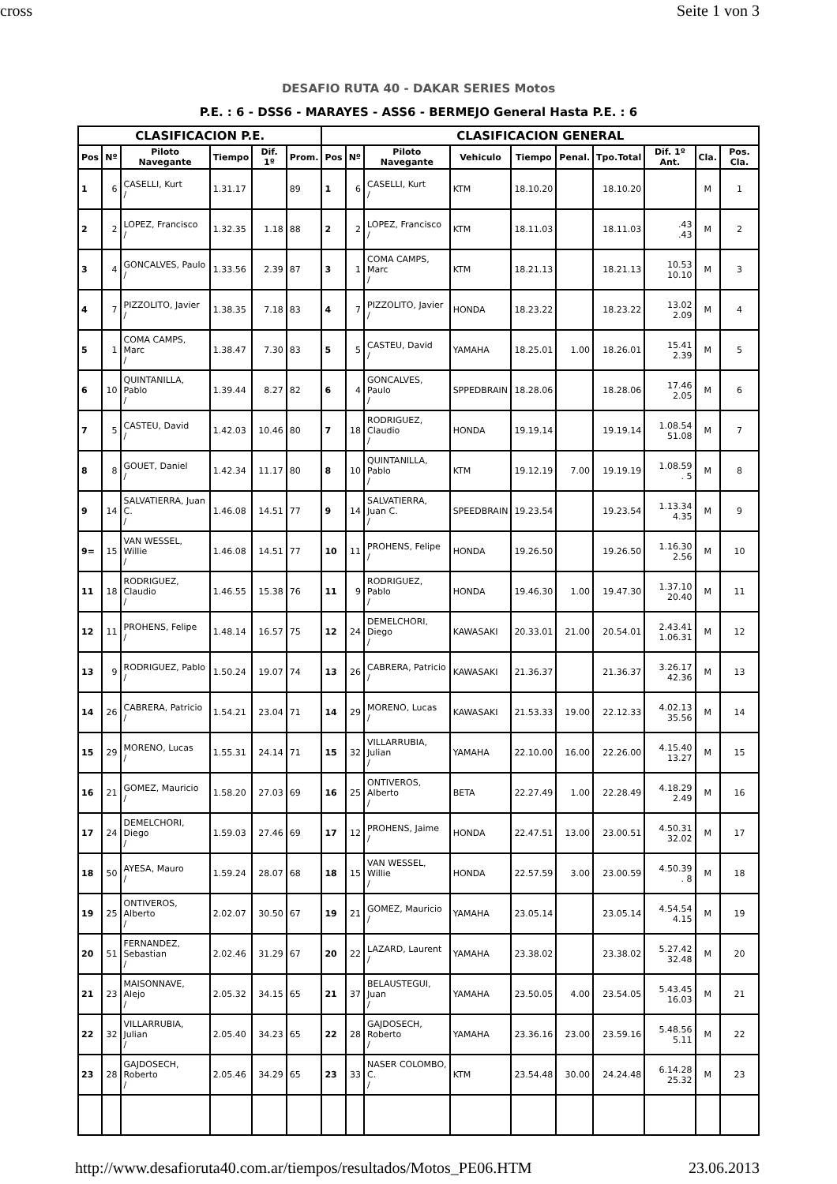cross Seite 1 von 3
DESAFIO RUTA 40 - DAKAR SERIES Motos
P.E. : 6 - DSS6 - MARAYES - ASS6 - BERMEJO General Hasta P.E. : 6
| CLASIFICACION P.E. | | | | | | CLASIFICACION GENERAL | | | | | | | | | |
| --- | --- | --- | --- | --- | --- | --- | --- | --- | --- | --- | --- | --- | --- | --- | --- |
| Pos | Nº | Piloto Navegante | Tiempo | Dif. 1º | Prom. | Pos | Nº | Piloto Navegante | Vehiculo | Tiempo | Penal. | Tpo.Total | Dif. 1º Ant. | Cla. | Pos. Cla. |
| 1 | 6 | CASELLI, Kurt / | 1.31.17 | | 89 | 1 | 6 | CASELLI, Kurt / | KTM | 18.10.20 | | 18.10.20 | | M | 1 |
| 2 | 2 | LOPEZ, Francisco / | 1.32.35 | 1.18 | 88 | 2 | 2 | LOPEZ, Francisco / | KTM | 18.11.03 | | 18.11.03 | .43 .43 | M | 2 |
| 3 | 4 | GONCALVES, Paulo / | 1.33.56 | 2.39 | 87 | 3 | 1 | COMA CAMPS, Marc / | KTM | 18.21.13 | | 18.21.13 | 10.53 10.10 | M | 3 |
| 4 | 7 | PIZZOLITO, Javier / | 1.38.35 | 7.18 | 83 | 4 | 7 | PIZZOLITO, Javier / | HONDA | 18.23.22 | | 18.23.22 | 13.02 2.09 | M | 4 |
| 5 | 1 | COMA CAMPS, Marc / | 1.38.47 | 7.30 | 83 | 5 | 5 | CASTEU, David / | YAMAHA | 18.25.01 | 1.00 | 18.26.01 | 15.41 2.39 | M | 5 |
| 6 | 10 | QUINTANILLA, Pablo / | 1.39.44 | 8.27 | 82 | 6 | 4 | GONCALVES, Paulo / | SPPEDBRAIN | 18.28.06 | | 18.28.06 | 17.46 2.05 | M | 6 |
| 7 | 5 | CASTEU, David / | 1.42.03 | 10.46 | 80 | 7 | 18 | RODRIGUEZ, Claudio / | HONDA | 19.19.14 | | 19.19.14 | 1.08.54 51.08 | M | 7 |
| 8 | 8 | GOUET, Daniel / | 1.42.34 | 11.17 | 80 | 8 | 10 | QUINTANILLA, Pablo / | KTM | 19.12.19 | 7.00 | 19.19.19 | 1.08.59 . 5 | M | 8 |
| 9 | 14 | SALVATIERRA, Juan C. / | 1.46.08 | 14.51 | 77 | 9 | 14 | SALVATIERRA, Juan C. / | SPEEDBRAIN | 19.23.54 | | 19.23.54 | 1.13.34 4.35 | M | 9 |
| 9= | 15 | VAN WESSEL, Willie / | 1.46.08 | 14.51 | 77 | 10 | 11 | PROHENS, Felipe / | HONDA | 19.26.50 | | 19.26.50 | 1.16.30 2.56 | M | 10 |
| 11 | 18 | RODRIGUEZ, Claudio / | 1.46.55 | 15.38 | 76 | 11 | 9 | RODRIGUEZ, Pablo / | HONDA | 19.46.30 | 1.00 | 19.47.30 | 1.37.10 20.40 | M | 11 |
| 12 | 11 | PROHENS, Felipe / | 1.48.14 | 16.57 | 75 | 12 | 24 | DEMELCHORI, Diego / | KAWASAKI | 20.33.01 | 21.00 | 20.54.01 | 2.43.41 1.06.31 | M | 12 |
| 13 | 9 | RODRIGUEZ, Pablo / | 1.50.24 | 19.07 | 74 | 13 | 26 | CABRERA, Patricio / | KAWASAKI | 21.36.37 | | 21.36.37 | 3.26.17 42.36 | M | 13 |
| 14 | 26 | CABRERA, Patricio / | 1.54.21 | 23.04 | 71 | 14 | 29 | MORENO, Lucas / | KAWASAKI | 21.53.33 | 19.00 | 22.12.33 | 4.02.13 35.56 | M | 14 |
| 15 | 29 | MORENO, Lucas / | 1.55.31 | 24.14 | 71 | 15 | 32 | VILLARRUBIA, Julian / | YAMAHA | 22.10.00 | 16.00 | 22.26.00 | 4.15.40 13.27 | M | 15 |
| 16 | 21 | GOMEZ, Mauricio / | 1.58.20 | 27.03 | 69 | 16 | 25 | ONTIVEROS, Alberto / | BETA | 22.27.49 | 1.00 | 22.28.49 | 4.18.29 2.49 | M | 16 |
| 17 | 24 | DEMELCHORI, Diego / | 1.59.03 | 27.46 | 69 | 17 | 12 | PROHENS, Jaime / | HONDA | 22.47.51 | 13.00 | 23.00.51 | 4.50.31 32.02 | M | 17 |
| 18 | 50 | AYESA, Mauro / | 1.59.24 | 28.07 | 68 | 18 | 15 | VAN WESSEL, Willie / | HONDA | 22.57.59 | 3.00 | 23.00.59 | 4.50.39 . 8 | M | 18 |
| 19 | 25 | ONTIVEROS, Alberto / | 2.02.07 | 30.50 | 67 | 19 | 21 | GOMEZ, Mauricio / | YAMAHA | 23.05.14 | | 23.05.14 | 4.54.54 4.15 | M | 19 |
| 20 | 51 | FERNANDEZ, Sebastian / | 2.02.46 | 31.29 | 67 | 20 | 22 | LAZARD, Laurent / | YAMAHA | 23.38.02 | | 23.38.02 | 5.27.42 32.48 | M | 20 |
| 21 | 23 | MAISONNAVE, Alejo / | 2.05.32 | 34.15 | 65 | 21 | 37 | BELAUSTEGUI, Juan / | YAMAHA | 23.50.05 | 4.00 | 23.54.05 | 5.43.45 16.03 | M | 21 |
| 22 | 32 | VILLARRUBIA, Julian / | 2.05.40 | 34.23 | 65 | 22 | 28 | GAJDOSECH, Roberto / | YAMAHA | 23.36.16 | 23.00 | 23.59.16 | 5.48.56 5.11 | M | 22 |
| 23 | 28 | GAJDOSECH, Roberto / | 2.05.46 | 34.29 | 65 | 23 | 33 | NASER COLOMBO, C. / | KTM | 23.54.48 | 30.00 | 24.24.48 | 6.14.28 25.32 | M | 23 |
http://www.desafioruta40.com.ar/tiempos/resultados/Motos_PE06.HTM 23.06.2013